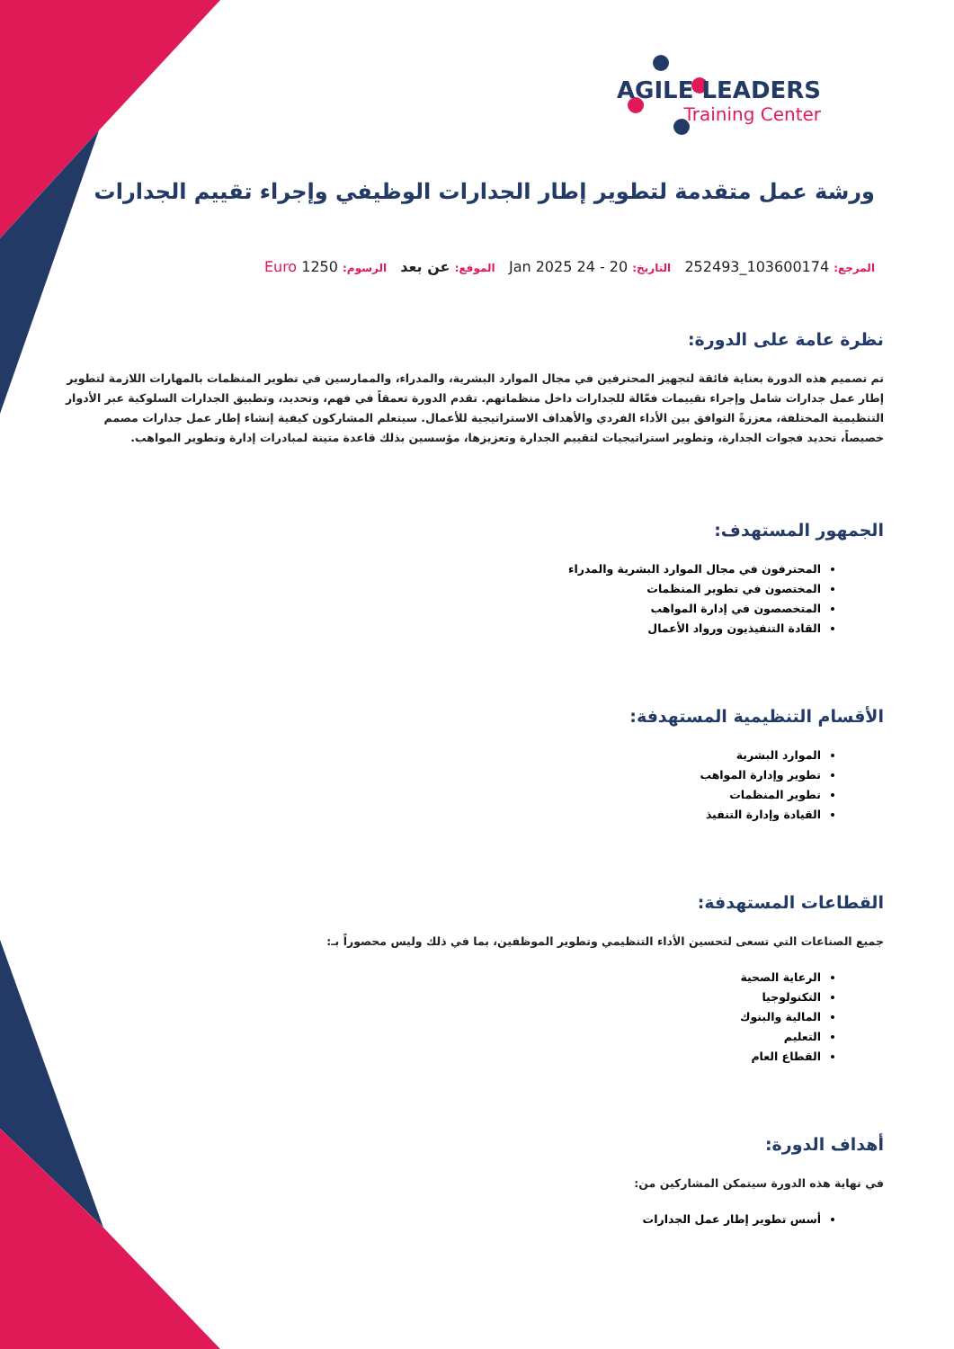AGILE LEADERS
Training Center
ورشة عمل متقدمة لتطوير إطار الجدارات الوظيفي وإجراء تقييم الجدارات
المرجع: 103600174_252493 التاريخ: 20 - 24 Jan 2025 الموقع: عن بعد الرسوم: 1250 Euro
نظرة عامة على الدورة:
تم تصميم هذه الدورة بعناية فائقة لتجهيز المحترفين في مجال الموارد البشرية، والمدراء، والممارسين في تطوير المنظمات بالمهارات اللازمة لتطوير إطار عمل جدارات شامل وإجراء تقييمات فعّالة للجدارات داخل منظماتهم. تقدم الدورة تعمقاً في فهم، وتحديد، وتطبيق الجدارات السلوكية عبر الأدوار التنظيمية المختلفة، معززةً التوافق بين الأداء الفردي والأهداف الاستراتيجية للأعمال. سيتعلم المشاركون كيفية إنشاء إطار عمل جدارات مصمم خصيصاً، تحديد فجوات الجدارة، وتطوير استراتيجيات لتقييم الجدارة وتعزيزها، مؤسسين بذلك قاعدة متينة لمبادرات إدارة وتطوير المواهب.
الجمهور المستهدف:
المحترفون في مجال الموارد البشرية والمدراء
المختصون في تطوير المنظمات
المتخصصون في إدارة المواهب
القادة التنفيذيون ورواد الأعمال
الأقسام التنظيمية المستهدفة:
الموارد البشرية
تطوير وإدارة المواهب
تطوير المنظمات
القيادة وإدارة التنفيذ
القطاعات المستهدفة:
جميع الصناعات التي تسعى لتحسين الأداء التنظيمي وتطوير الموظفين، بما في ذلك وليس محصوراً بـ:
الرعاية الصحية
التكنولوجيا
المالية والبنوك
التعليم
القطاع العام
أهداف الدورة:
في نهاية هذه الدورة سيتمكن المشاركين من:
أسس تطوير إطار عمل الجدارات